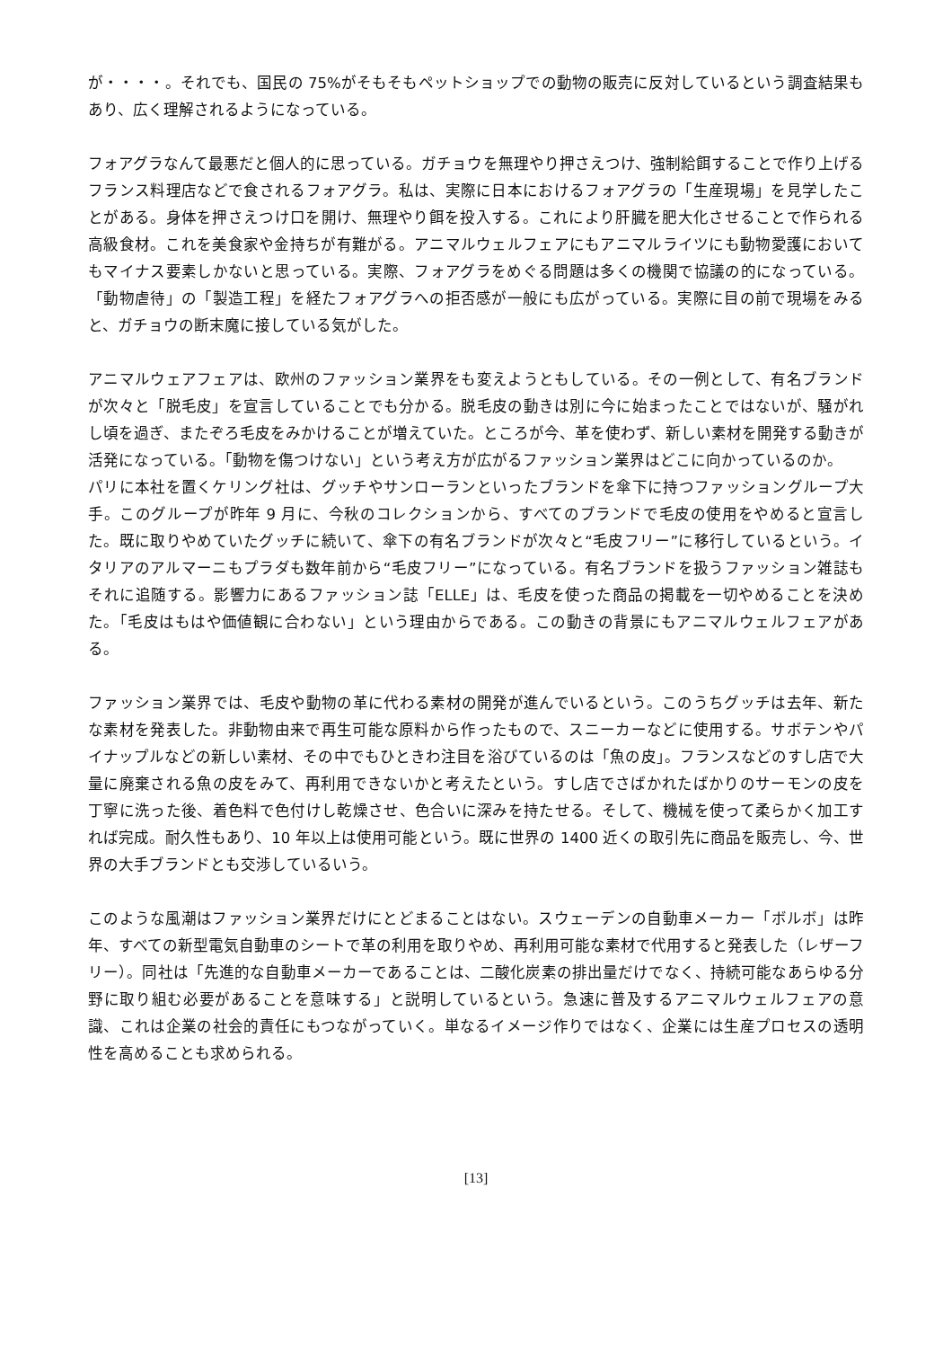が・・・・。それでも、国民の 75%がそもそもペットショップでの動物の販売に反対しているという調査結果もあり、広く理解されるようになっている。
フォアグラなんて最悪だと個人的に思っている。ガチョウを無理やり押さえつけ、強制給餌することで作り上げるフランス料理店などで食されるフォアグラ。私は、実際に日本におけるフォアグラの「生産現場」を見学したことがある。身体を押さえつけ口を開け、無理やり餌を投入する。これにより肝臓を肥大化させることで作られる高級食材。これを美食家や金持ちが有難がる。アニマルウェルフェアにもアニマルライツにも動物愛護においてもマイナス要素しかないと思っている。実際、フォアグラをめぐる問題は多くの機関で協議の的になっている。「動物虐待」の「製造工程」を経たフォアグラへの拒否感が一般にも広がっている。実際に目の前で現場をみると、ガチョウの断末魔に接している気がした。
アニマルウェアフェアは、欧州のファッション業界をも変えようともしている。その一例として、有名ブランドが次々と「脱毛皮」を宣言していることでも分かる。脱毛皮の動きは別に今に始まったことではないが、騒がれし頃を過ぎ、またぞろ毛皮をみかけることが増えていた。ところが今、革を使わず、新しい素材を開発する動きが活発になっている。「動物を傷つけない」という考え方が広がるファッション業界はどこに向かっているのか。
パリに本社を置くケリング社は、グッチやサンローランといったブランドを傘下に持つファッショングループ大手。このグループが昨年 9 月に、今秋のコレクションから、すべてのブランドで毛皮の使用をやめると宣言した。既に取りやめていたグッチに続いて、傘下の有名ブランドが次々と“毛皮フリー”に移行しているという。イタリアのアルマーニもプラダも数年前から“毛皮フリー”になっている。有名ブランドを扱うファッション雑誌もそれに追随する。影響力にあるファッション誌「ELLE」は、毛皮を使った商品の掲載を一切やめることを決めた。「毛皮はもはや価値観に合わない」という理由からである。この動きの背景にもアニマルウェルフェアがある。
ファッション業界では、毛皮や動物の革に代わる素材の開発が進んでいるという。このうちグッチは去年、新たな素材を発表した。非動物由来で再生可能な原料から作ったもので、スニーカーなどに使用する。サボテンやパイナップルなどの新しい素材、その中でもひときわ注目を浴びているのは「魚の皮」。フランスなどのすし店で大量に廃棄される魚の皮をみて、再利用できないかと考えたという。すし店でさばかれたばかりのサーモンの皮を丁寧に洗った後、着色料で色付けし乾燥させ、色合いに深みを持たせる。そして、機械を使って柔らかく加工すれば完成。耐久性もあり、10 年以上は使用可能という。既に世界の 1400 近くの取引先に商品を販売し、今、世界の大手ブランドとも交渉しているいう。
このような風潮はファッション業界だけにとどまることはない。スウェーデンの自動車メーカー「ボルボ」は昨年、すべての新型電気自動車のシートで革の利用を取りやめ、再利用可能な素材で代用すると発表した（レザーフリー）。同社は「先進的な自動車メーカーであることは、二酸化炭素の排出量だけでなく、持続可能なあらゆる分野に取り組む必要があることを意味する」と説明しているという。急速に普及するアニマルウェルフェアの意識、これは企業の社会的責任にもつながっていく。単なるイメージ作りではなく、企業には生産プロセスの透明性を高めることも求められる。
[13]